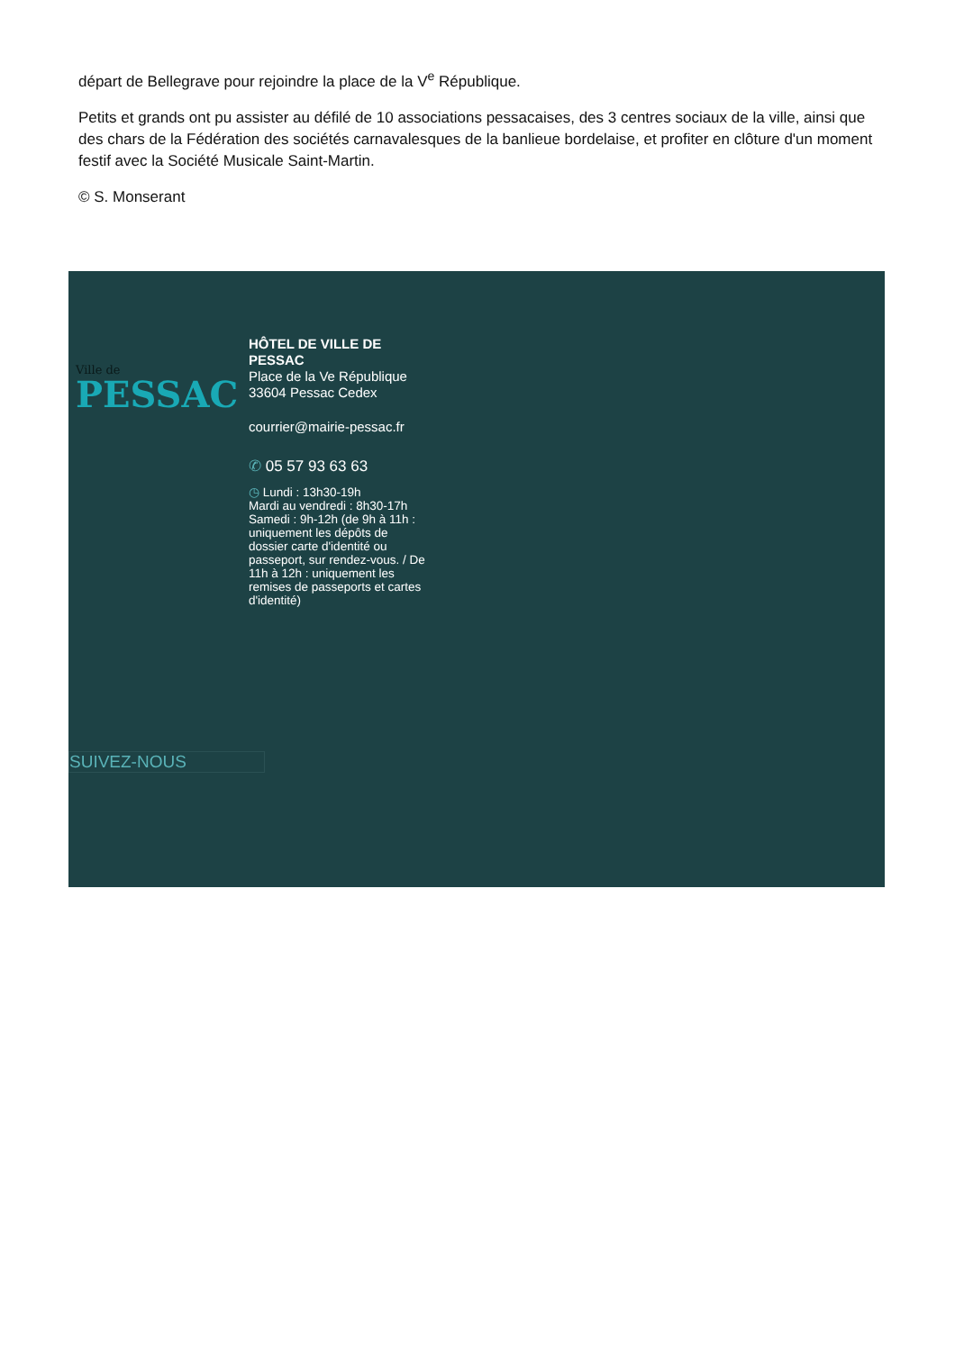départ de Bellegrave pour rejoindre la place de la V<sup>e</sup> République.
Petits et grands ont pu assister au défilé de 10 associations pessacaises, des 3 centres sociaux de la ville, ainsi que des chars de la Fédération des sociétés carnavalesques de la banlieue bordelaise, et profiter en clôture d'un moment festif avec la Société Musicale Saint-Martin.
© S. Monserant
Ville de
PESSAC
HÔTEL DE VILLE DE PESSAC
Place de la Ve République
33604 Pessac Cedex
courrier@mairie-pessac.fr
✆ 05 57 93 63 63
◷ Lundi : 13h30-19h
Mardi au vendredi : 8h30-17h
Samedi : 9h-12h (de 9h à 11h : uniquement les dépôts de dossier carte d'identité ou passeport, sur rendez-vous. / De 11h à 12h : uniquement les remises de passeports et cartes d'identité)
SUIVEZ-NOUS